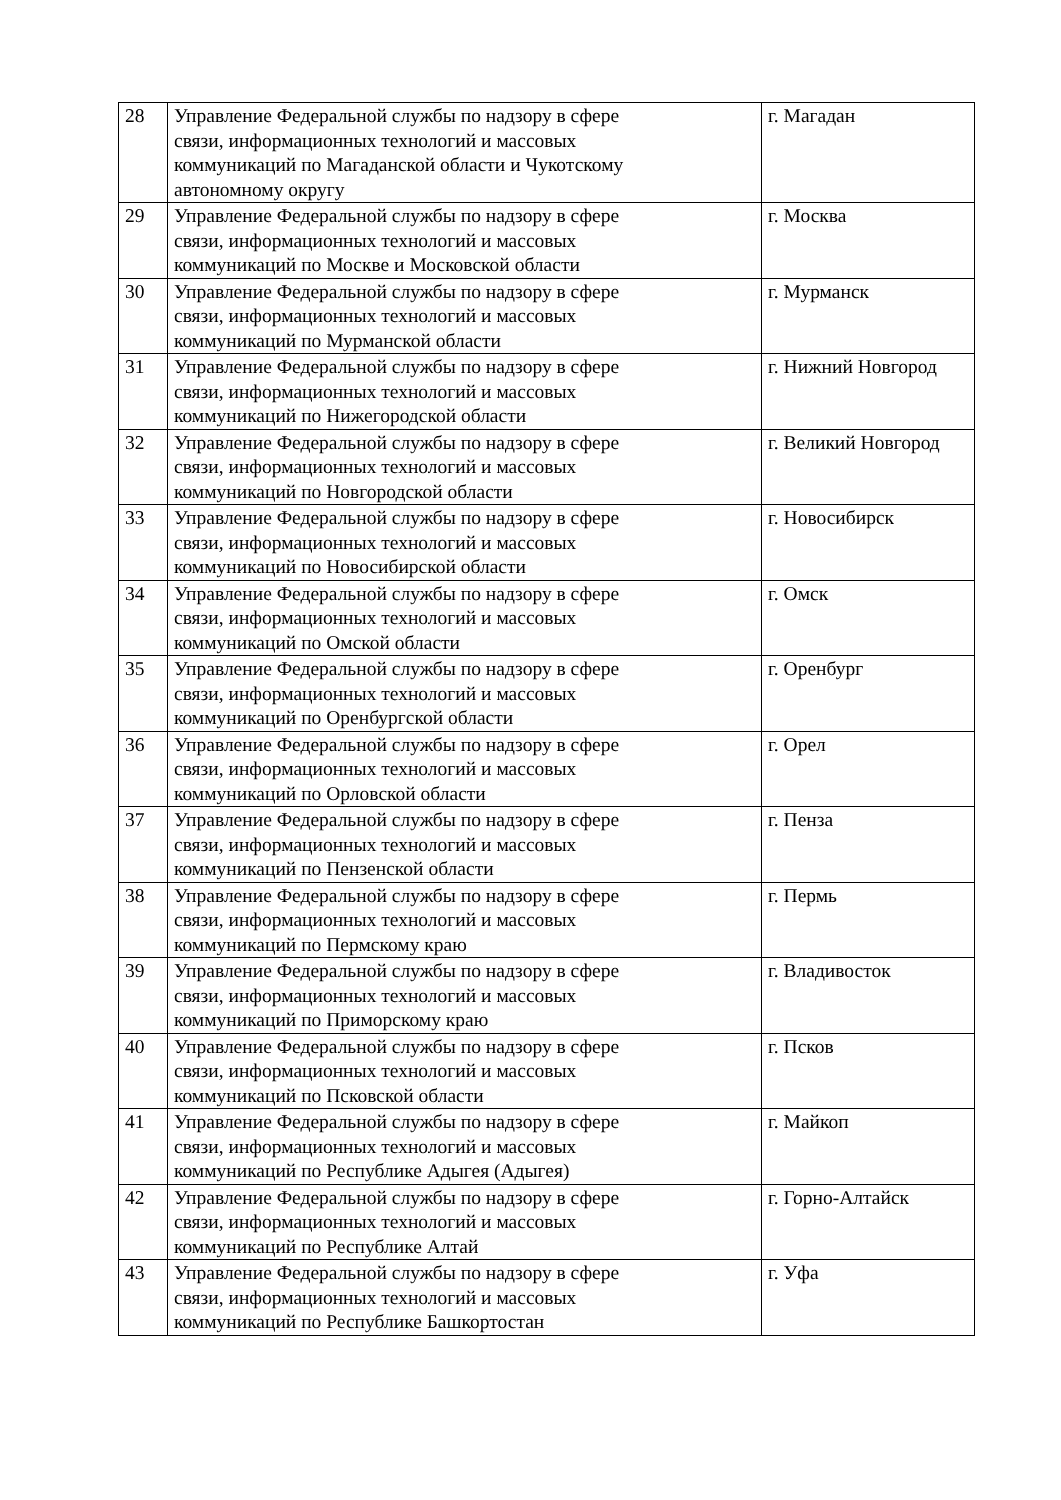| 28 | Управление Федеральной службы по надзору в сфере связи, информационных технологий и массовых коммуникаций по Магаданской области и Чукотскому автономному округу | г. Магадан |
| 29 | Управление Федеральной службы по надзору в сфере связи, информационных технологий и массовых коммуникаций по Москве и Московской области | г. Москва |
| 30 | Управление Федеральной службы по надзору в сфере связи, информационных технологий и массовых коммуникаций по Мурманской области | г. Мурманск |
| 31 | Управление Федеральной службы по надзору в сфере связи, информационных технологий и массовых коммуникаций по Нижегородской области | г. Нижний Новгород |
| 32 | Управление Федеральной службы по надзору в сфере связи, информационных технологий и массовых коммуникаций по Новгородской области | г. Великий Новгород |
| 33 | Управление Федеральной службы по надзору в сфере связи, информационных технологий и массовых коммуникаций по Новосибирской области | г. Новосибирск |
| 34 | Управление Федеральной службы по надзору в сфере связи, информационных технологий и массовых коммуникаций по Омской области | г. Омск |
| 35 | Управление Федеральной службы по надзору в сфере связи, информационных технологий и массовых коммуникаций по Оренбургской области | г. Оренбург |
| 36 | Управление Федеральной службы по надзору в сфере связи, информационных технологий и массовых коммуникаций по Орловской области | г. Орел |
| 37 | Управление Федеральной службы по надзору в сфере связи, информационных технологий и массовых коммуникаций по Пензенской области | г. Пенза |
| 38 | Управление Федеральной службы по надзору в сфере связи, информационных технологий и массовых коммуникаций по Пермскому краю | г. Пермь |
| 39 | Управление Федеральной службы по надзору в сфере связи, информационных технологий и массовых коммуникаций по Приморскому краю | г. Владивосток |
| 40 | Управление Федеральной службы по надзору в сфере связи, информационных технологий и массовых коммуникаций по Псковской области | г. Псков |
| 41 | Управление Федеральной службы по надзору в сфере связи, информационных технологий и массовых коммуникаций по Республике Адыгея (Адыгея) | г. Майкоп |
| 42 | Управление Федеральной службы по надзору в сфере связи, информационных технологий и массовых коммуникаций по Республике Алтай | г. Горно-Алтайск |
| 43 | Управление Федеральной службы по надзору в сфере связи, информационных технологий и массовых коммуникаций по Республике Башкортостан | г. Уфа |